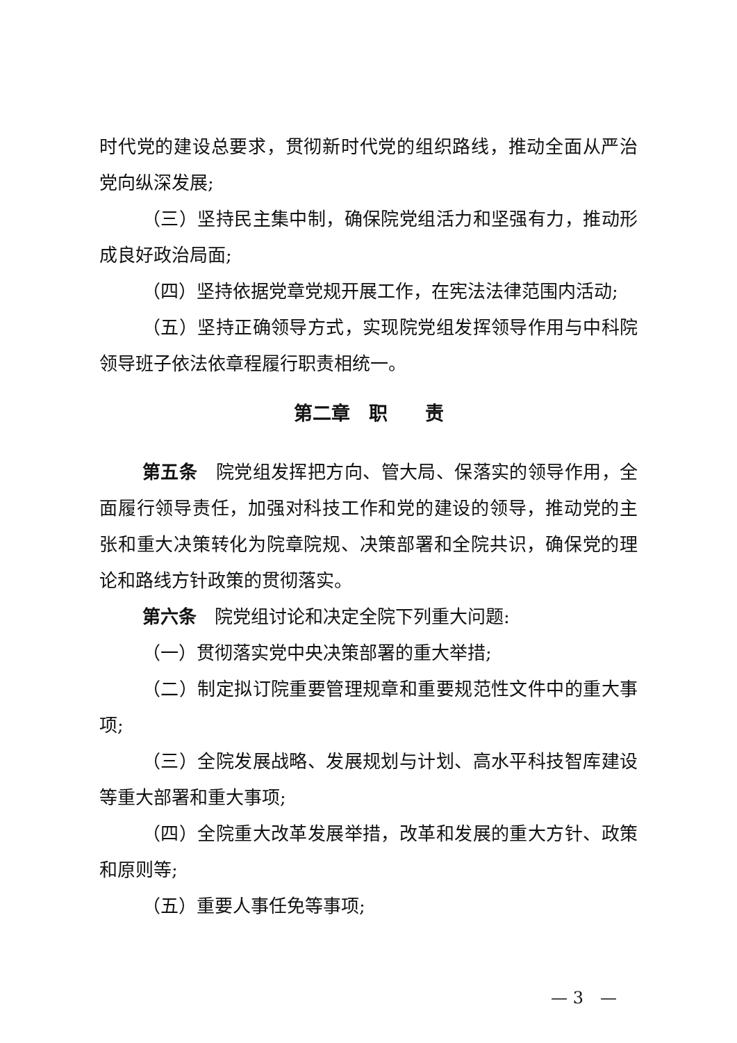时代党的建设总要求，贯彻新时代党的组织路线，推动全面从严治党向纵深发展;
（三）坚持民主集中制，确保院党组活力和坚强有力，推动形成良好政治局面;
（四）坚持依据党章党规开展工作，在宪法法律范围内活动;
（五）坚持正确领导方式，实现院党组发挥领导作用与中科院领导班子依法依章程履行职责相统一。
第二章　职　　责
第五条　院党组发挥把方向、管大局、保落实的领导作用，全面履行领导责任，加强对科技工作和党的建设的领导，推动党的主张和重大决策转化为院章院规、决策部署和全院共识，确保党的理论和路线方针政策的贯彻落实。
第六条　院党组讨论和决定全院下列重大问题:
（一）贯彻落实党中央决策部署的重大举措;
（二）制定拟订院重要管理规章和重要规范性文件中的重大事项;
（三）全院发展战略、发展规划与计划、高水平科技智库建设等重大部署和重大事项;
（四）全院重大改革发展举措，改革和发展的重大方针、政策和原则等;
（五）重要人事任免等事项;
— 3　—